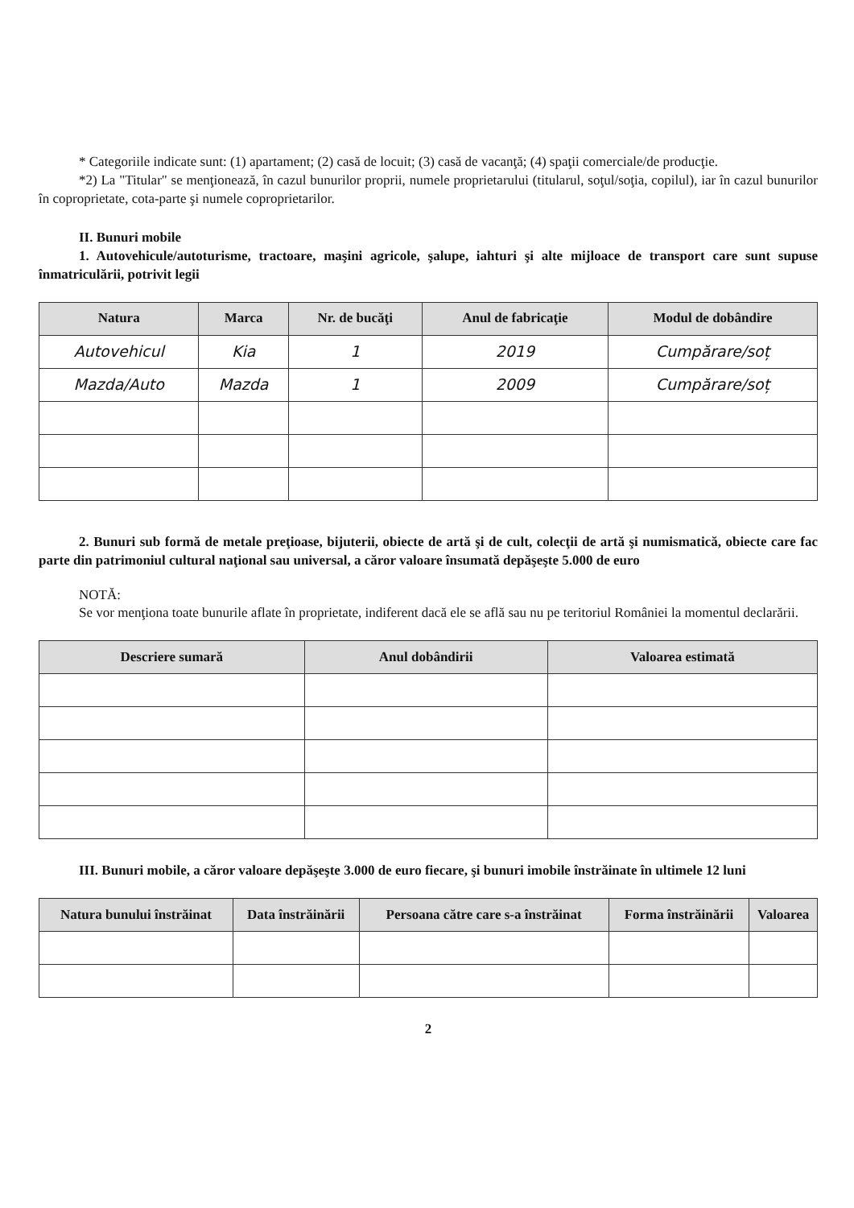* Categoriile indicate sunt: (1) apartament; (2) casă de locuit; (3) casă de vacanţă; (4) spaţii comerciale/de producţie.
*2) La "Titular" se menţionează, în cazul bunurilor proprii, numele proprietarului (titularul, soţul/soţia, copilul), iar în cazul bunurilor în coproprietate, cota-parte şi numele coproprietarilor.
II. Bunuri mobile
1. Autovehicule/autoturisme, tractoare, maşini agricole, şalupe, iahturi şi alte mijloace de transport care sunt supuse înmatriculării, potrivit legii
| Natura | Marca | Nr. de bucăţi | Anul de fabricaţie | Modul de dobândire |
| --- | --- | --- | --- | --- |
| Autovehicul | Kia | 1 | 2019 | Cumpărare/soț |
| Mazda/Auto | Mazda | 1 | 2009 | Cumpărare/soț |
2. Bunuri sub formă de metale preţioase, bijuterii, obiecte de artă şi de cult, colecţii de artă şi numismatică, obiecte care fac parte din patrimoniul cultural naţional sau universal, a căror valoare însumată depăşeşte 5.000 de euro
NOTĂ:
Se vor menţiona toate bunurile aflate în proprietate, indiferent dacă ele se află sau nu pe teritoriul României la momentul declarării.
| Descriere sumară | Anul dobândirii | Valoarea estimată |
| --- | --- | --- |
III. Bunuri mobile, a căror valoare depăşeşte 3.000 de euro fiecare, şi bunuri imobile înstrăinate în ultimele 12 luni
| Natura bunului înstrăinat | Data înstrăinării | Persoana către care s-a înstrăinat | Forma înstrăinării | Valoarea |
| --- | --- | --- | --- | --- |
2